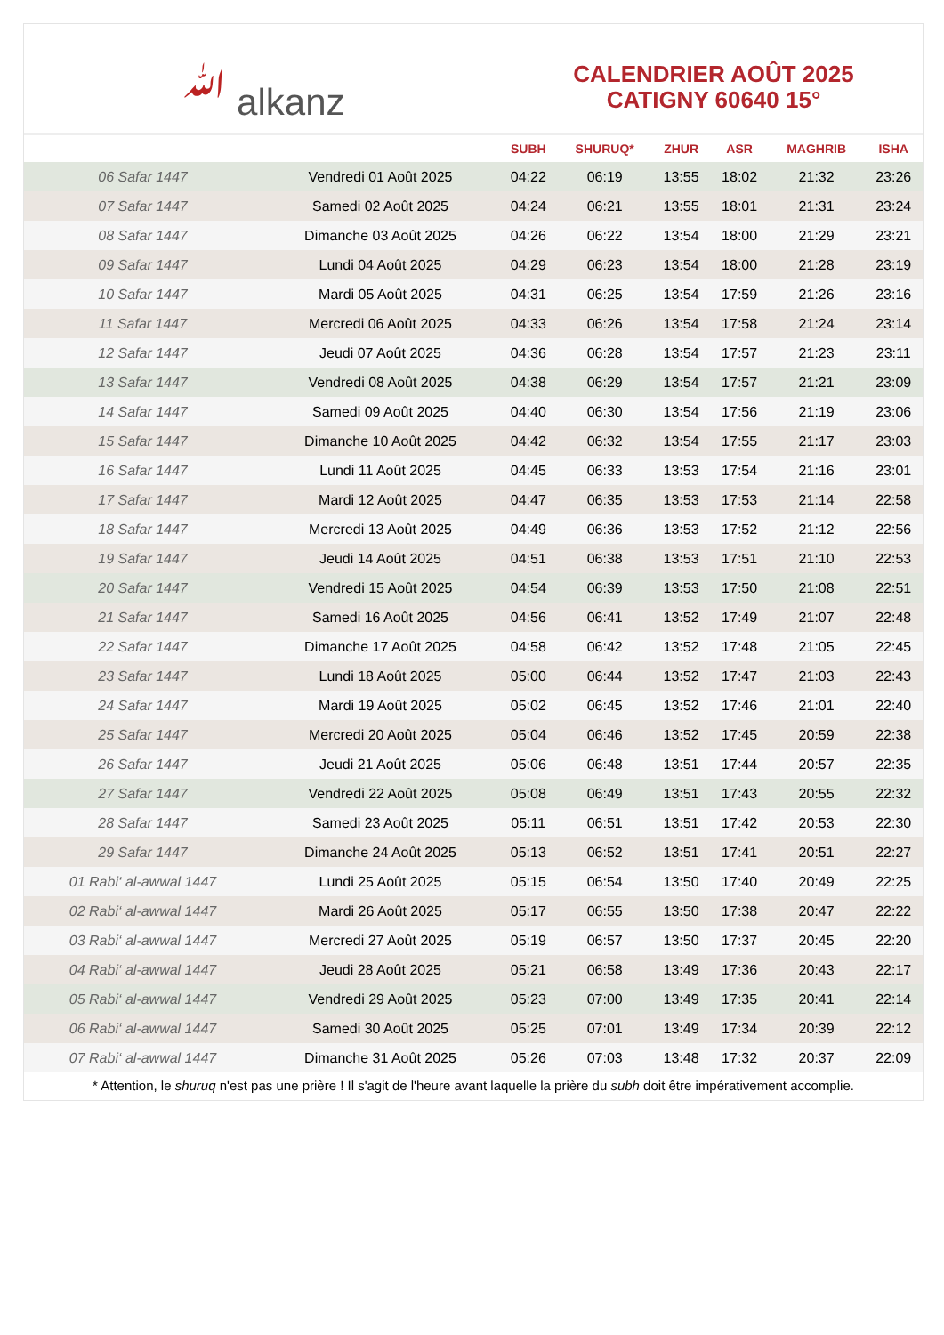ﷲ alkanz
CALENDRIER AOÛT 2025
CATIGNY 60640 15°
| | | SUBH | SHURUQ* | ZHUR | ASR | MAGHRIB | ISHA |
| --- | --- | --- | --- | --- | --- | --- | --- |
| 06 Safar 1447 | Vendredi 01 Août 2025 | 04:22 | 06:19 | 13:55 | 18:02 | 21:32 | 23:26 |
| 07 Safar 1447 | Samedi 02 Août 2025 | 04:24 | 06:21 | 13:55 | 18:01 | 21:31 | 23:24 |
| 08 Safar 1447 | Dimanche 03 Août 2025 | 04:26 | 06:22 | 13:54 | 18:00 | 21:29 | 23:21 |
| 09 Safar 1447 | Lundi 04 Août 2025 | 04:29 | 06:23 | 13:54 | 18:00 | 21:28 | 23:19 |
| 10 Safar 1447 | Mardi 05 Août 2025 | 04:31 | 06:25 | 13:54 | 17:59 | 21:26 | 23:16 |
| 11 Safar 1447 | Mercredi 06 Août 2025 | 04:33 | 06:26 | 13:54 | 17:58 | 21:24 | 23:14 |
| 12 Safar 1447 | Jeudi 07 Août 2025 | 04:36 | 06:28 | 13:54 | 17:57 | 21:23 | 23:11 |
| 13 Safar 1447 | Vendredi 08 Août 2025 | 04:38 | 06:29 | 13:54 | 17:57 | 21:21 | 23:09 |
| 14 Safar 1447 | Samedi 09 Août 2025 | 04:40 | 06:30 | 13:54 | 17:56 | 21:19 | 23:06 |
| 15 Safar 1447 | Dimanche 10 Août 2025 | 04:42 | 06:32 | 13:54 | 17:55 | 21:17 | 23:03 |
| 16 Safar 1447 | Lundi 11 Août 2025 | 04:45 | 06:33 | 13:53 | 17:54 | 21:16 | 23:01 |
| 17 Safar 1447 | Mardi 12 Août 2025 | 04:47 | 06:35 | 13:53 | 17:53 | 21:14 | 22:58 |
| 18 Safar 1447 | Mercredi 13 Août 2025 | 04:49 | 06:36 | 13:53 | 17:52 | 21:12 | 22:56 |
| 19 Safar 1447 | Jeudi 14 Août 2025 | 04:51 | 06:38 | 13:53 | 17:51 | 21:10 | 22:53 |
| 20 Safar 1447 | Vendredi 15 Août 2025 | 04:54 | 06:39 | 13:53 | 17:50 | 21:08 | 22:51 |
| 21 Safar 1447 | Samedi 16 Août 2025 | 04:56 | 06:41 | 13:52 | 17:49 | 21:07 | 22:48 |
| 22 Safar 1447 | Dimanche 17 Août 2025 | 04:58 | 06:42 | 13:52 | 17:48 | 21:05 | 22:45 |
| 23 Safar 1447 | Lundi 18 Août 2025 | 05:00 | 06:44 | 13:52 | 17:47 | 21:03 | 22:43 |
| 24 Safar 1447 | Mardi 19 Août 2025 | 05:02 | 06:45 | 13:52 | 17:46 | 21:01 | 22:40 |
| 25 Safar 1447 | Mercredi 20 Août 2025 | 05:04 | 06:46 | 13:52 | 17:45 | 20:59 | 22:38 |
| 26 Safar 1447 | Jeudi 21 Août 2025 | 05:06 | 06:48 | 13:51 | 17:44 | 20:57 | 22:35 |
| 27 Safar 1447 | Vendredi 22 Août 2025 | 05:08 | 06:49 | 13:51 | 17:43 | 20:55 | 22:32 |
| 28 Safar 1447 | Samedi 23 Août 2025 | 05:11 | 06:51 | 13:51 | 17:42 | 20:53 | 22:30 |
| 29 Safar 1447 | Dimanche 24 Août 2025 | 05:13 | 06:52 | 13:51 | 17:41 | 20:51 | 22:27 |
| 01 Rabi‘ al-awwal 1447 | Lundi 25 Août 2025 | 05:15 | 06:54 | 13:50 | 17:40 | 20:49 | 22:25 |
| 02 Rabi‘ al-awwal 1447 | Mardi 26 Août 2025 | 05:17 | 06:55 | 13:50 | 17:38 | 20:47 | 22:22 |
| 03 Rabi‘ al-awwal 1447 | Mercredi 27 Août 2025 | 05:19 | 06:57 | 13:50 | 17:37 | 20:45 | 22:20 |
| 04 Rabi‘ al-awwal 1447 | Jeudi 28 Août 2025 | 05:21 | 06:58 | 13:49 | 17:36 | 20:43 | 22:17 |
| 05 Rabi‘ al-awwal 1447 | Vendredi 29 Août 2025 | 05:23 | 07:00 | 13:49 | 17:35 | 20:41 | 22:14 |
| 06 Rabi‘ al-awwal 1447 | Samedi 30 Août 2025 | 05:25 | 07:01 | 13:49 | 17:34 | 20:39 | 22:12 |
| 07 Rabi‘ al-awwal 1447 | Dimanche 31 Août 2025 | 05:26 | 07:03 | 13:48 | 17:32 | 20:37 | 22:09 |
* Attention, le shuruq n'est pas une prière ! Il s'agit de l'heure avant laquelle la prière du subh doit être impérativement accomplie.